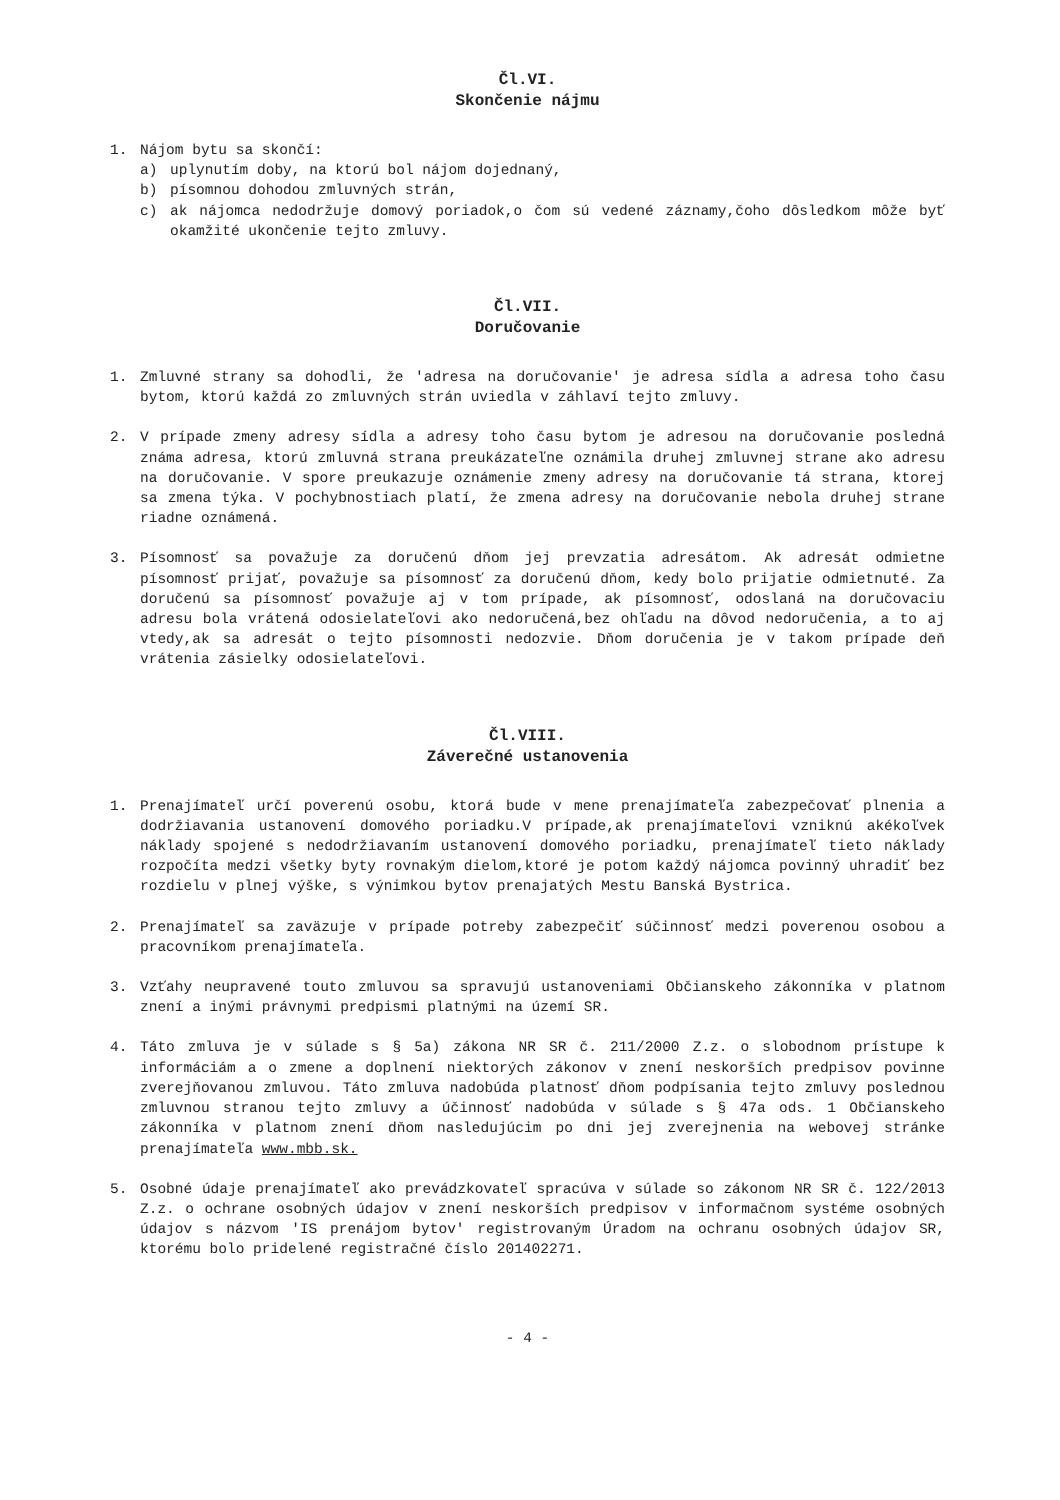Čl.VI.
Skončenie nájmu
1. Nájom bytu sa skončí:
a) uplynutím doby, na ktorú bol nájom dojednaný,
b) písomnou dohodou zmluvných strán,
c) ak nájomca nedodržuje domový poriadok,o čom sú vedené záznamy,čoho dôsledkom môže byť okamžité ukončenie tejto zmluvy.
Čl.VII.
Doručovanie
1. Zmluvné strany sa dohodli, že 'adresa na doručovanie' je adresa sídla a adresa toho času bytom, ktorú každá zo zmluvných strán uviedla v záhlaví tejto zmluvy.
2. V prípade zmeny adresy sídla a adresy toho času bytom je adresou na doručovanie posledná známa adresa, ktorú zmluvná strana preukázateľne oznámila druhej zmluvnej strane ako adresu na doručovanie. V spore preukazuje oznámenie zmeny adresy na doručovanie tá strana, ktorej sa zmena týka. V pochybnostiach platí, že zmena adresy na doručovanie nebola druhej strane riadne oznámená.
3. Písomnosť sa považuje za doručenú dňom jej prevzatia adresátom. Ak adresát odmietne písomnosť prijať, považuje sa písomnosť za doručenú dňom, kedy bolo prijatie odmietnuté. Za doručenú sa písomnosť považuje aj v tom prípade, ak písomnosť, odoslaná na doručovaciu adresu bola vrátená odosielateľovi ako nedoručená,bez ohľadu na dôvod nedoručenia, a to aj vtedy,ak sa adresát o tejto písomnosti nedozvie. Dňom doručenia je v takom prípade deň vrátenia zásielky odosielateľovi.
Čl.VIII.
Záverečné ustanovenia
1. Prenajímateľ určí poverenú osobu, ktorá bude v mene prenajímateľa zabezpečovať plnenia a dodržiavania ustanovení domového poriadku.V prípade,ak prenajímateľovi vzniknú akékoľvek náklady spojené s nedodržiavaním ustanovení domového poriadku, prenajímateľ tieto náklady rozpočíta medzi všetky byty rovnakým dielom,ktoré je potom každý nájomca povinný uhradiť bez rozdielu v plnej výške, s výnimkou bytov prenajatých Mestu Banská Bystrica.
2. Prenajímateľ sa zaväzuje v prípade potreby zabezpečiť súčinnosť medzi poverenou osobou a pracovníkom prenajímateľa.
3. Vzťahy neupravené touto zmluvou sa spravujú ustanoveniami Občianskeho zákonníka v platnom znení a inými právnymi predpismi platnými na území SR.
4. Táto zmluva je v súlade s § 5a) zákona NR SR č. 211/2000 Z.z. o slobodnom prístupe k informáciám a o zmene a doplnení niektorých zákonov v znení neskorších predpisov povinne zverejňovanou zmluvou. Táto zmluva nadobúda platnosť dňom podpísania tejto zmluvy poslednou zmluvnou stranou tejto zmluvy a účinnosť nadobúda v súlade s § 47a ods. 1 Občianskeho zákonníka v platnom znení dňom nasledujúcim po dni jej zverejnenia na webovej stránke prenajímateľa www.mbb.sk.
5. Osobné údaje prenajímateľ ako prevádzkovateľ spracúva v súlade so zákonom NR SR č. 122/2013 Z.z. o ochrane osobných údajov v znení neskorších predpisov v informačnom systéme osobných údajov s názvom 'IS prenájom bytov' registrovaným Úradom na ochranu osobných údajov SR, ktorému bolo pridelené registračné číslo 201402271.
- 4 -